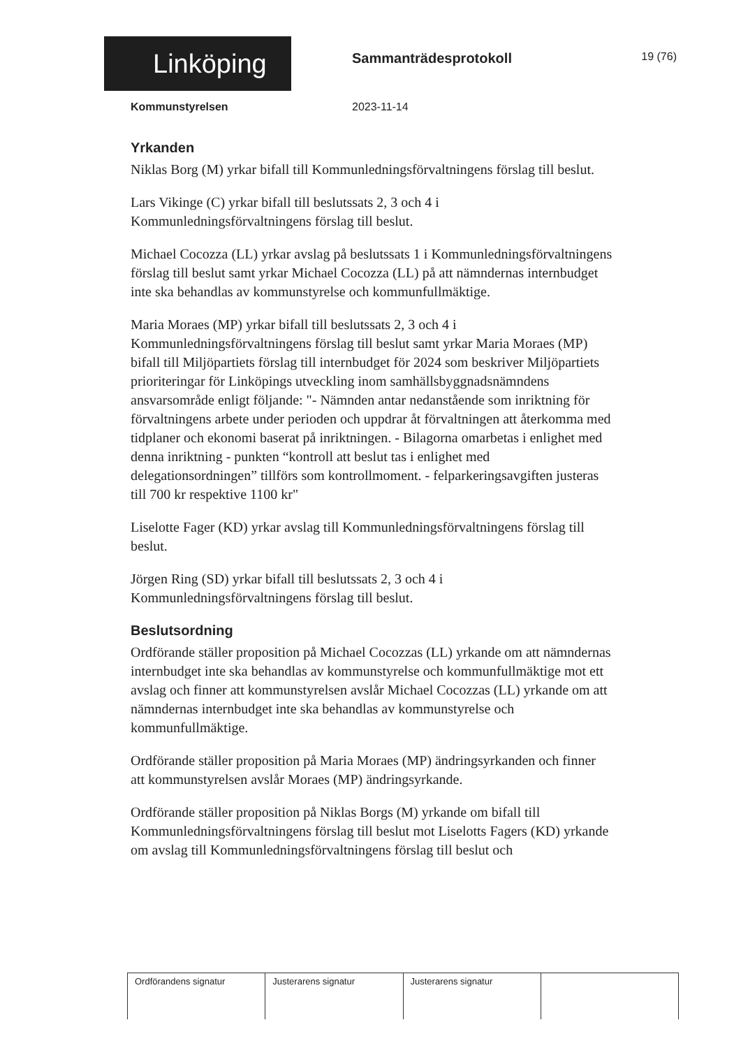Linköping Sammanträdesprotokoll 19 (76)
Kommunstyrelsen 2023-11-14
Yrkanden
Niklas Borg (M) yrkar bifall till Kommunledningsförvaltningens förslag till beslut.
Lars Vikinge (C) yrkar bifall till beslutssats 2, 3 och 4 i Kommunledningsförvaltningens förslag till beslut.
Michael Cocozza (LL) yrkar avslag på beslutssats 1 i Kommunledningsförvaltningens förslag till beslut samt yrkar Michael Cocozza (LL) på att nämndernas internbudget inte ska behandlas av kommunstyrelse och kommunfullmäktige.
Maria Moraes (MP) yrkar bifall till beslutssats 2, 3 och 4 i Kommunledningsförvaltningens förslag till beslut samt yrkar Maria Moraes (MP) bifall till Miljöpartiets förslag till internbudget för 2024 som beskriver Miljöpartiets prioriteringar för Linköpings utveckling inom samhällsbyggnadsnämndens ansvarsområde enligt följande: "- Nämnden antar nedanstående som inriktning för förvaltningens arbete under perioden och uppdrar åt förvaltningen att återkomma med tidplaner och ekonomi baserat på inriktningen. - Bilagorna omarbetas i enlighet med denna inriktning - punkten “kontroll att beslut tas i enlighet med delegationsordningen” tillförs som kontrollmoment. - felparkeringsavgiften justeras till 700 kr respektive 1100 kr"
Liselotte Fager (KD) yrkar avslag till Kommunledningsförvaltningens förslag till beslut.
Jörgen Ring (SD) yrkar bifall till beslutssats 2, 3 och 4 i Kommunledningsförvaltningens förslag till beslut.
Beslutsordning
Ordförande ställer proposition på Michael Cocozzas (LL) yrkande om att nämndernas internbudget inte ska behandlas av kommunstyrelse och kommunfullmäktige mot ett avslag och finner att kommunstyrelsen avslår Michael Cocozzas (LL) yrkande om att nämndernas internbudget inte ska behandlas av kommunstyrelse och kommunfullmäktige.
Ordförande ställer proposition på Maria Moraes (MP) ändringsyrkanden och finner att kommunstyrelsen avslår Moraes (MP) ändringsyrkande.
Ordförande ställer proposition på Niklas Borgs (M) yrkande om bifall till Kommunledningsförvaltningens förslag till beslut mot Liselotts Fagers (KD) yrkande om avslag till Kommunledningsförvaltningens förslag till beslut och
| Ordförandens signatur | Justerarens signatur | Justerarens signatur | |